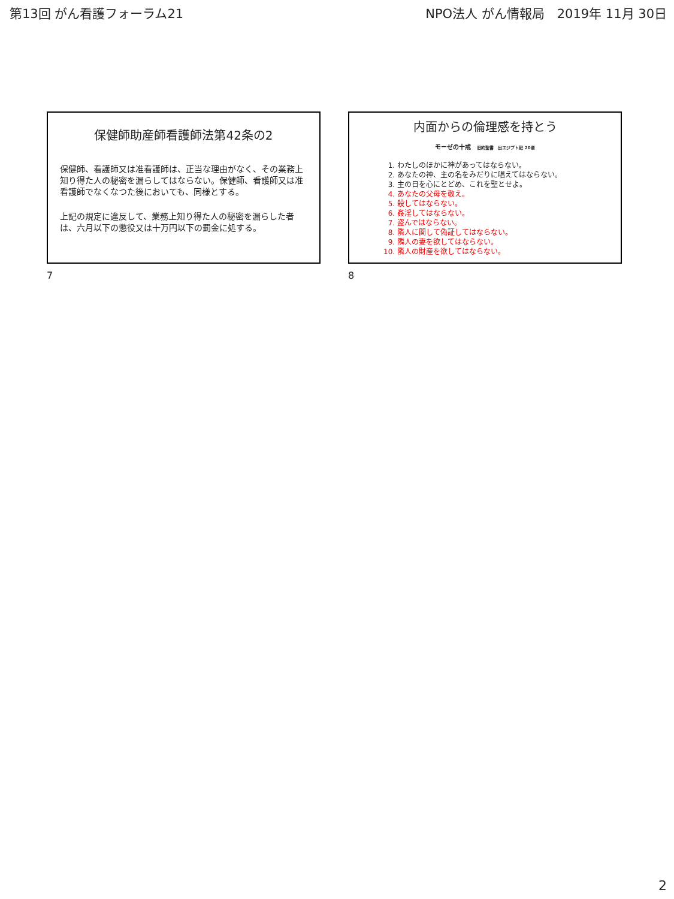第13回 がん看護フォーラム21 NPO法人 がん情報局　2019年 11月 30日
保健師助産師看護師法第42条の2
保健師、看護師又は准看護師は、正当な理由がなく、その業務上知り得た人の秘密を漏らしてはならない。保健師、看護師又は准看護師でなくなつた後においても、同様とする。
上記の規定に違反して、業務上知り得た人の秘密を漏らした者は、六月以下の懲役又は十万円以下の罰金に処する。
7
内面からの倫理感を持とう
モーゼの十戒　旧約聖書　出エジプト記 20章
1. わたしのほかに神があってはならない。
2. あなたの神、主の名をみだりに唱えてはならない。
3. 主の日を心にとどめ、これを聖とせよ。
4. あなたの父母を敬え。
5. 殺してはならない。
6. 姦淫してはならない。
7. 盗んではならない。
8. 隣人に関して偽証してはならない。
9. 隣人の妻を欲してはならない。
10. 隣人の財産を欲してはならない。
8
2